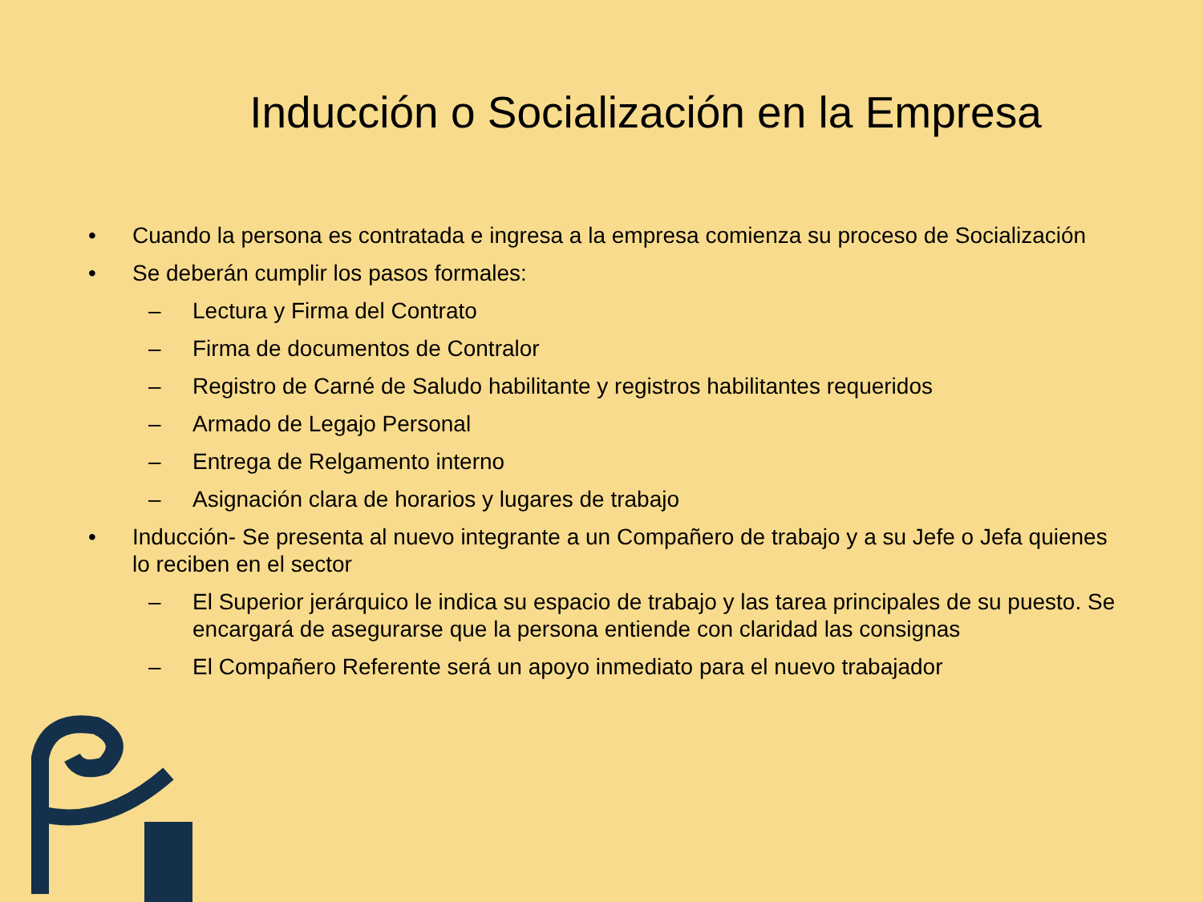Inducción o Socialización en la Empresa
• Cuando la persona es contratada e ingresa a la empresa comienza su proceso de Socialización
• Se deberán cumplir los pasos formales:
– Lectura y Firma del Contrato
– Firma de documentos de Contralor
– Registro de Carné de Saludo habilitante y registros habilitantes requeridos
– Armado de Legajo Personal
– Entrega de Relgamento interno
– Asignación clara de horarios y lugares de trabajo
• Inducción- Se presenta al nuevo integrante a un Compañero de trabajo y a su Jefe o Jefa quienes lo reciben en el sector
– El Superior jerárquico le indica su espacio de trabajo y las tarea principales de su puesto. Se encargará de asegurarse que la persona entiende con claridad las consignas
– El Compañero Referente será un apoyo inmediato para el nuevo trabajador